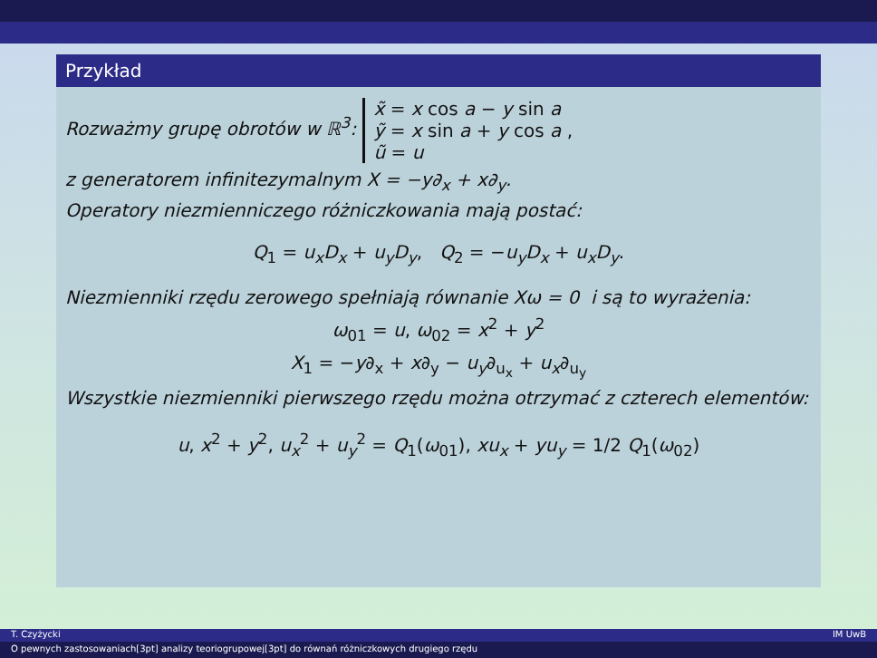Przykład
Rozważmy grupę obrotów w ℝ<sup>3</sup>: x̃ = x cos a − y sin a
ỹ = x sin a + y cos a ,
ũ = u
z generatorem infinitezymalnym X = −y∂<sub>x</sub> + x∂<sub>y</sub>.
Operatory niezmienniczego różniczkowania mają postać:
Q<sub>1</sub> = u<sub>x</sub>D<sub>x</sub> + u<sub>y</sub>D<sub>y</sub>, Q<sub>2</sub> = −u<sub>y</sub>D<sub>x</sub> + u<sub>x</sub>D<sub>y</sub>.
Niezmienniki rzędu zerowego spełniają równanie Xω = 0 i są to wyrażenia:
ω<sub>01</sub> = u, ω<sub>02</sub> = x<sup>2</sup> + y<sup>2</sup>
X<sub>1</sub> = −y∂<sub>x</sub> + x∂<sub>y</sub> − u<sub>y</sub>∂<sub>u<sub>x</sub></sub> + u<sub>x</sub>∂<sub>u<sub>y</sub></sub>
Wszystkie niezmienniki pierwszego rzędu można otrzymać z czterech elementów:
u, x<sup>2</sup> + y<sup>2</sup>, u<sub>x</sub><sup>2</sup> + u<sub>y</sub><sup>2</sup> = Q<sub>1</sub>(ω<sub>01</sub>), xu<sub>x</sub> + yu<sub>y</sub> = 1/2 Q<sub>1</sub>(ω<sub>02</sub>)
T. Czyżycki IM UwB
O pewnych zastosowaniach[3pt] analizy teoriogrupowej[3pt] do równań różniczkowych drugiego rzędu